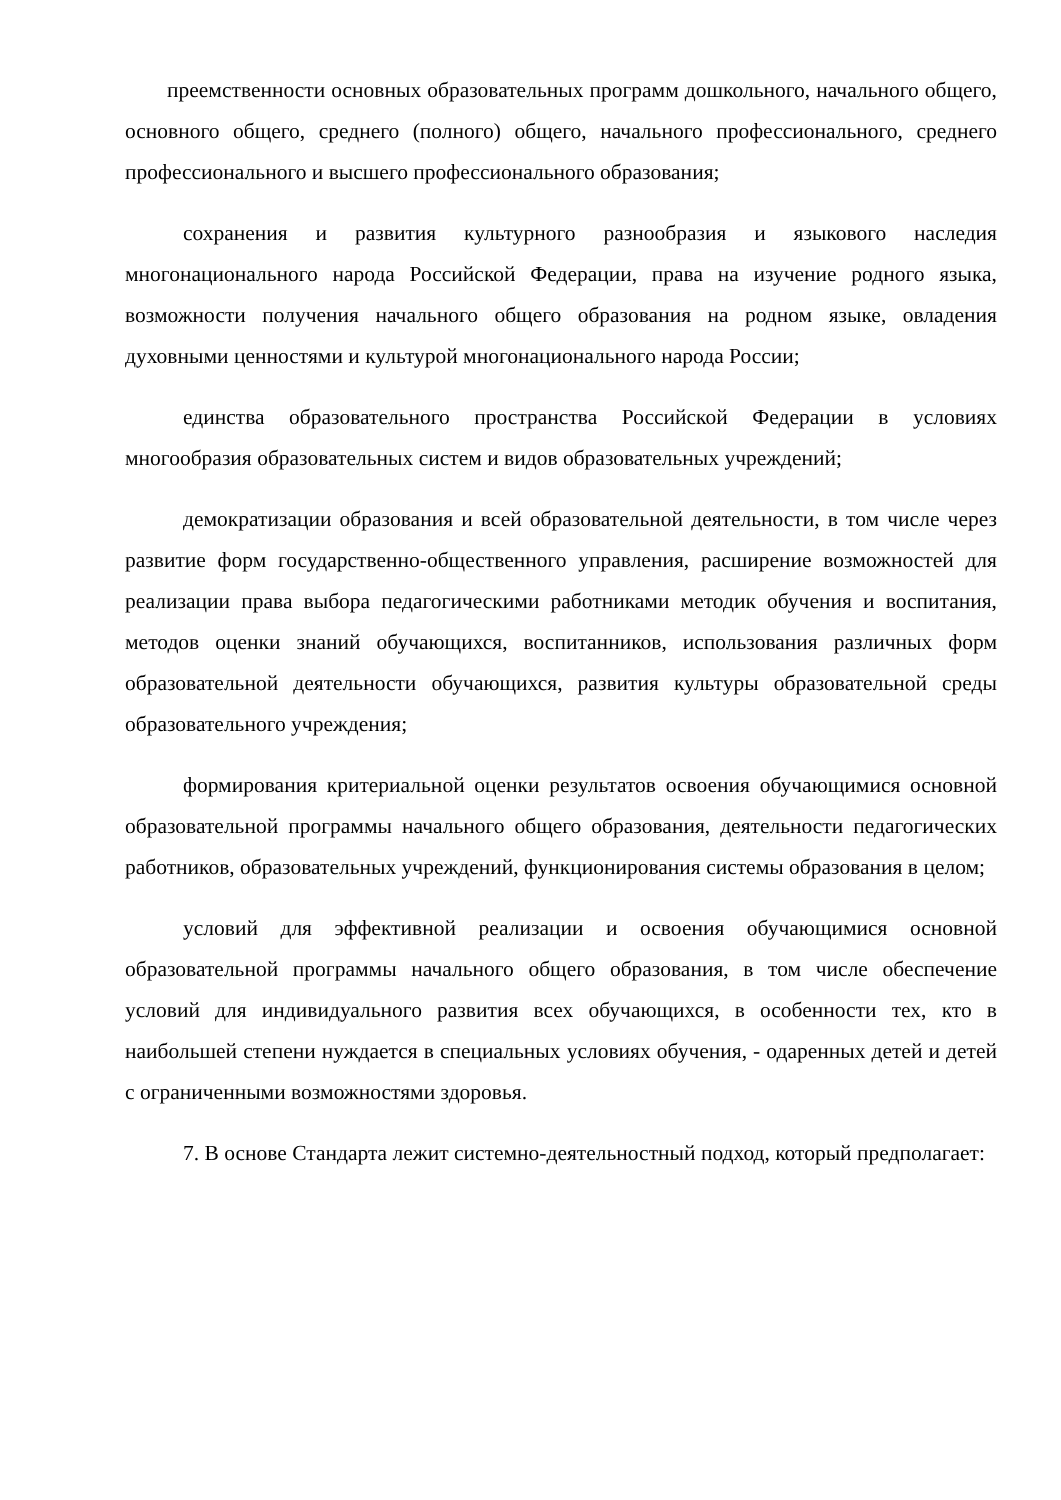преемственности основных образовательных программ дошкольного, начального общего, основного общего, среднего (полного) общего, начального профессионального, среднего профессионального и высшего профессионального образования;
сохранения и развития культурного разнообразия и языкового наследия многонационального народа Российской Федерации, права на изучение родного языка, возможности получения начального общего образования на родном языке, овладения духовными ценностями и культурой многонационального народа России;
единства образовательного пространства Российской Федерации в условиях многообразия образовательных систем и видов образовательных учреждений;
демократизации образования и всей образовательной деятельности, в том числе через развитие форм государственно-общественного управления, расширение возможностей для реализации права выбора педагогическими работниками методик обучения и воспитания, методов оценки знаний обучающихся, воспитанников, использования различных форм образовательной деятельности обучающихся, развития культуры образовательной среды образовательного учреждения;
формирования критериальной оценки результатов освоения обучающимися основной образовательной программы начального общего образования, деятельности педагогических работников, образовательных учреждений, функционирования системы образования в целом;
условий для эффективной реализации и освоения обучающимися основной образовательной программы начального общего образования, в том числе обеспечение условий для индивидуального развития всех обучающихся, в особенности тех, кто в наибольшей степени нуждается в специальных условиях обучения, - одаренных детей и детей с ограниченными возможностями здоровья.
7. В основе Стандарта лежит системно-деятельностный подход, который предполагает: